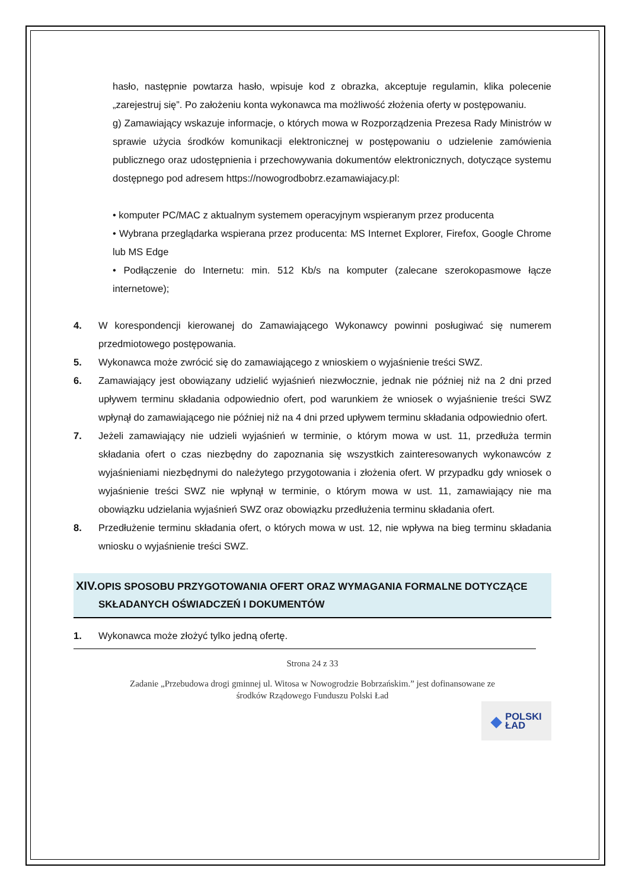hasło, następnie powtarza hasło, wpisuje kod z obrazka, akceptuje regulamin, klika polecenie „zarejestruj się”. Po założeniu konta wykonawca ma możliwość złożenia oferty w postępowaniu.
g) Zamawiający wskazuje informacje, o których mowa w Rozporządzenia Prezesa Rady Ministrów w sprawie użycia środków komunikacji elektronicznej w postępowaniu o udzielenie zamówienia publicznego oraz udostępnienia i przechowywania dokumentów elektronicznych, dotyczące systemu dostępnego pod adresem https://nowogrodbobrz.ezamawiajacy.pl:
• komputer PC/MAC z aktualnym systemem operacyjnym wspieranym przez producenta
• Wybrana przeglądarka wspierana przez producenta: MS Internet Explorer, Firefox, Google Chrome lub MS Edge
• Podłączenie do Internetu: min. 512 Kb/s na komputer (zalecane szerokopasmowe łącze internetowe);
4. W korespondencji kierowanej do Zamawiającego Wykonawcy powinni posługiwać się numerem przedmiotowego postępowania.
5. Wykonawca może zwrócić się do zamawiającego z wnioskiem o wyjaśnienie treści SWZ.
6. Zamawiający jest obowiązany udzielić wyjaśnień niezwłocznie, jednak nie później niż na 2 dni przed upływem terminu składania odpowiednio ofert, pod warunkiem że wniosek o wyjaśnienie treści SWZ wpłynął do zamawiającego nie później niż na 4 dni przed upływem terminu składania odpowiednio ofert.
7. Jeżeli zamawiający nie udzieli wyjaśnień w terminie, o którym mowa w ust. 11, przedłuża termin składania ofert o czas niezbędny do zapoznania się wszystkich zainteresowanych wykonawców z wyjaśnieniami niezbędnymi do należytego przygotowania i złożenia ofert. W przypadku gdy wniosek o wyjaśnienie treści SWZ nie wpłynął w terminie, o którym mowa w ust. 11, zamawiający nie ma obowiązku udzielania wyjaśnień SWZ oraz obowiązku przedłużenia terminu składania ofert.
8. Przedłużenie terminu składania ofert, o których mowa w ust. 12, nie wpływa na bieg terminu składania wniosku o wyjaśnienie treści SWZ.
XIV. OPIS SPOSOBU PRZYGOTOWANIA OFERT ORAZ WYMAGANIA FORMALNE DOTYCZĄCE
SKŁADANYCH OŚWIADCZEŃ I DOKUMENTÓW
1. Wykonawca może złożyć tylko jedną ofertę.
Strona 24 z 33
Zadanie „Przebudowa drogi gminnej ul. Witosa w Nowogrodzie Bobrzańskim.” jest dofinansowane ze
środków Rządowego Funduszu Polski Ład
◆ POLSKI
ŁAD